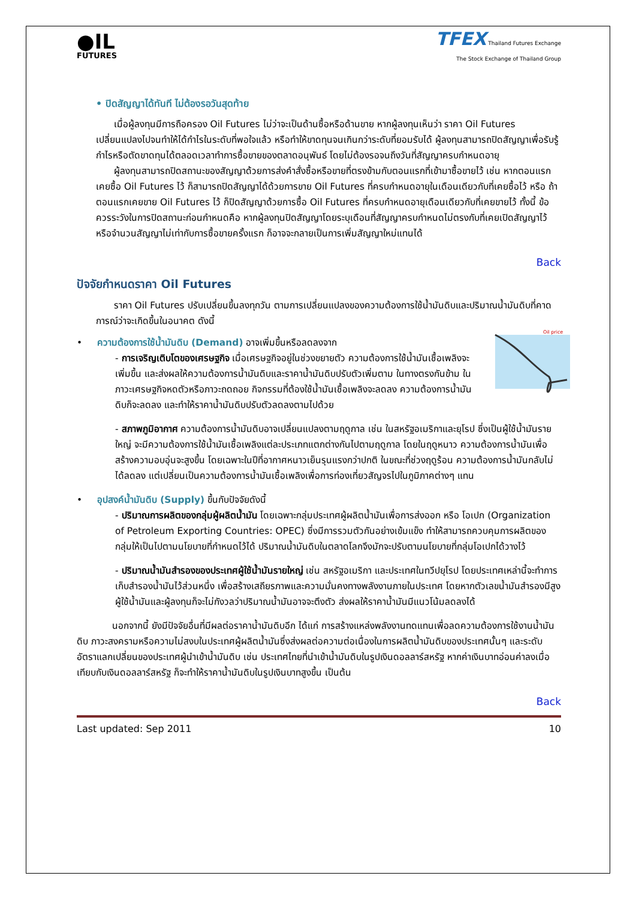●IL
FUTURES
TFEX Thailand Futures Exchange
The Stock Exchange of Thailand Group
• ปิดสัญญาได้ทันที ไม่ต้องรอวันสุดท้าย
เมื่อผู้ลงทุนมีการถือครอง Oil Futures ไม่ว่าจะเป็นด้านซื้อหรือด้านขาย หากผู้ลงทุนเห็นว่า ราคา Oil Futures เปลี่ยนแปลงไปจนทำให้ได้กำไรในระดับที่พอใจแล้ว หรือทำให้ขาดทุนจนเกินกว่าระดับที่ยอมรับได้ ผู้ลงทุนสามารถปิดสัญญาเพื่อรับรู้กำไรหรือตัดขาดทุนได้ตลอดเวลาทำการซื้อขายของตลาดอนุพันธ์ โดยไม่ต้องรอจนถึงวันที่สัญญาครบกำหนดอายุ
ผู้ลงทุนสามารถปิดสถานะของสัญญาด้วยการส่งคำสั่งซื้อหรือขายที่ตรงข้ามกับตอนแรกที่เข้ามาซื้อขายไว้ เช่น หากตอนแรกเคยซื้อ Oil Futures ไว้ ก็สามารถปิดสัญญาได้ด้วยการขาย Oil Futures ที่ครบกำหนดอายุในเดือนเดียวกับที่เคยซื้อไว้ หรือ ถ้าตอนแรกเคยขาย Oil Futures ไว้ ก็ปิดสัญญาด้วยการซื้อ Oil Futures ที่ครบกำหนดอายุเดือนเดียวกับที่เคยขายไว้ ทั้งนี้ ข้อควรระวังในการปิดสถานะก่อนกำหนดคือ หากผู้ลงทุนปิดสัญญาโดยระบุเดือนที่สัญญาครบกำหนดไม่ตรงกับที่เคยเปิดสัญญาไว้ หรือจำนวนสัญญาไม่เท่ากับการซื้อขายครั้งแรก ก็อาจจะกลายเป็นการเพิ่มสัญญาใหม่แทนได้
Back
ปัจจัยกำหนดราคา Oil Futures
ราคา Oil Futures ปรับเปลี่ยนขึ้นลงทุกวัน ตามการเปลี่ยนแปลงของความต้องการใช้น้ำมันดิบและปริมาณน้ำมันดิบที่คาดการณ์ว่าจะเกิดขึ้นในอนาคต ดังนี้
Oil price
• ความต้องการใช้น้ำมันดิบ (Demand) อาจเพิ่มขึ้นหรือลดลงจาก
- การเจริญเติบโตของเศรษฐกิจ เมื่อเศรษฐกิจอยู่ในช่วงขยายตัว ความต้องการใช้น้ำมันเชื้อเพลิงจะเพิ่มขึ้น และส่งผลให้ความต้องการน้ำมันดิบและราคาน้ำมันดิบปรับตัวเพิ่มตาม ในทางตรงกันข้าม ในภาวะเศรษฐกิจหดตัวหรือภาวะถดถอย กิจกรรมที่ต้องใช้น้ำมันเชื้อเพลิงจะลดลง ความต้องการน้ำมันดิบก็จะลดลง และทำให้ราคาน้ำมันดิบปรับตัวลดลงตามไปด้วย
- สภาพภูมิอากาศ ความต้องการน้ำมันดิบอาจเปลี่ยนแปลงตามฤดูกาล เช่น ในสหรัฐอเมริกาและยุโรป ซึ่งเป็นผู้ใช้น้ำมันรายใหญ่ จะมีความต้องการใช้น้ำมันเชื้อเพลิงแต่ละประเภทแตกต่างกันไปตามฤดูกาล โดยในฤดูหนาว ความต้องการน้ำมันเพื่อสร้างความอบอุ่นจะสูงขึ้น โดยเฉพาะในปีที่อากาศหนาวเย็นรุนแรงกว่าปกติ ในขณะที่ช่วงฤดูร้อน ความต้องการน้ำมันกลับไม่ได้ลดลง แต่เปลี่ยนเป็นความต้องการน้ำมันเชื้อเพลิงเพื่อการท่องเที่ยวสัญจรไปในภูมิภาคต่างๆ แทน
• อุปสงค์น้ำมันดิบ (Supply) ขึ้นกับปัจจัยดังนี้
- ปริมาณการผลิตของกลุ่มผู้ผลิตน้ำมัน โดยเฉพาะกลุ่มประเทศผู้ผลิตน้ำมันเพื่อการส่งออก หรือ โอเปก (Organization of Petroleum Exporting Countries: OPEC) ซึ่งมีการรวมตัวกันอย่างเข้มแข็ง ทำให้สามารถควบคุมการผลิตของกลุ่มให้เป็นไปตามนโยบายที่กำหนดไว้ได้ ปริมาณน้ำมันดิบในตลาดโลกจึงมักจะปรับตามนโยบายที่กลุ่มโอเปกได้วางไว้
- ปริมาณน้ำมันสำรองของประเทศผู้ใช้น้ำมันรายใหญ่ เช่น สหรัฐอเมริกา และประเทศในทวีปยุโรป โดยประเทศเหล่านี้จะทำการเก็บสำรองน้ำมันไว้ส่วนหนึ่ง เพื่อสร้างเสถียรภาพและความมั่นคงทางพลังงานภายในประเทศ โดยหากตัวเลขน้ำมันสำรองมีสูง ผู้ใช้น้ำมันและผู้ลงทุนก็จะไม่กังวลว่าปริมาณน้ำมันอาจจะตึงตัว ส่งผลให้ราคาน้ำมันมีแนวโน้มลดลงได้
นอกจากนี้ ยังมีปัจจัยอื่นที่มีผลต่อราคาน้ำมันดิบอีก ได้แก่ การสร้างแหล่งพลังงานทดแทนเพื่อลดความต้องการใช้งานน้ำมันดิบ ภาวะสงครามหรือความไม่สงบในประเทศผู้ผลิตน้ำมันซึ่งส่งผลต่อความต่อเนื่องในการผลิตน้ำมันดิบของประเทศนั้นๆ และระดับอัตราแลกเปลี่ยนของประเทศผู้นำเข้าน้ำมันดิบ เช่น ประเทศไทยที่นำเข้าน้ำมันดิบในรูปเงินดอลลาร์สหรัฐ หากค่าเงินบาทอ่อนค่าลงเมื่อเทียบกับเงินดอลลาร์สหรัฐ ก็จะทำให้ราคาน้ำมันดิบในรูปเงินบาทสูงขึ้น เป็นต้น
Back
Last updated: Sep 2011 10